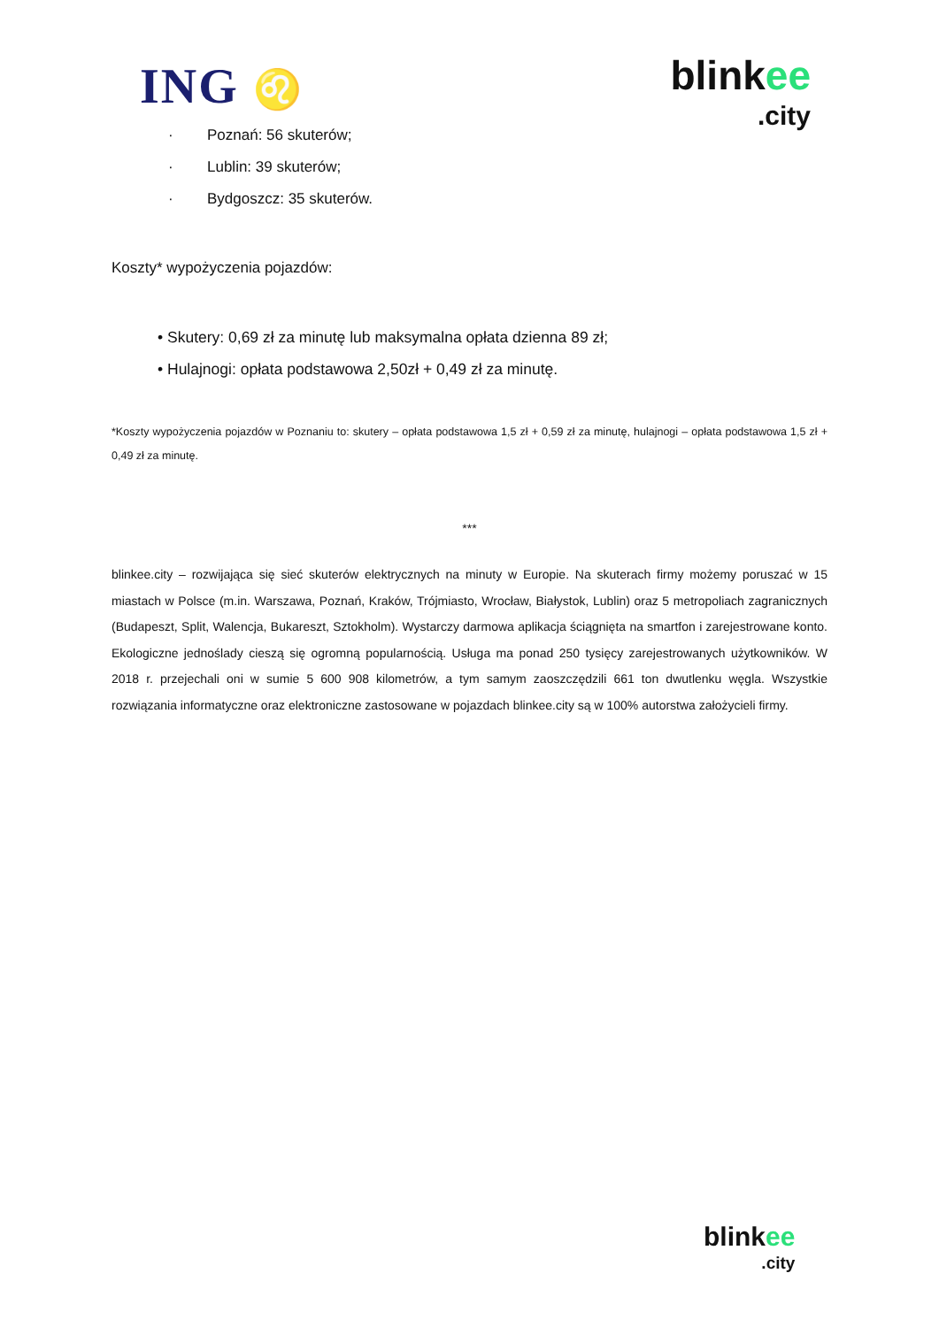ING ♌
blinkee
.city
· Poznań: 56 skuterów;
· Lublin: 39 skuterów;
· Bydgoszcz: 35 skuterów.
Koszty* wypożyczenia pojazdów:
• Skutery: 0,69 zł za minutę lub maksymalna opłata dzienna 89 zł;
• Hulajnogi: opłata podstawowa 2,50zł + 0,49 zł za minutę.
*Koszty wypożyczenia pojazdów w Poznaniu to: skutery – opłata podstawowa 1,5 zł + 0,59 zł za minutę, hulajnogi – opłata podstawowa 1,5 zł + 0,49 zł za minutę.
***
blinkee.city – rozwijająca się sieć skuterów elektrycznych na minuty w Europie. Na skuterach firmy możemy poruszać w 15 miastach w Polsce (m.in. Warszawa, Poznań, Kraków, Trójmiasto, Wrocław, Białystok, Lublin) oraz 5 metropoliach zagranicznych (Budapeszt, Split, Walencja, Bukareszt, Sztokholm). Wystarczy darmowa aplikacja ściągnięta na smartfon i zarejestrowane konto. Ekologiczne jednoślady cieszą się ogromną popularnością. Usługa ma ponad 250 tysięcy zarejestrowanych użytkowników. W 2018 r. przejechali oni w sumie 5 600 908 kilometrów, a tym samym zaoszczędzili 661 ton dwutlenku węgla. Wszystkie rozwiązania informatyczne oraz elektroniczne zastosowane w pojazdach blinkee.city są w 100% autorstwa założycieli firmy.
blinkee
.city